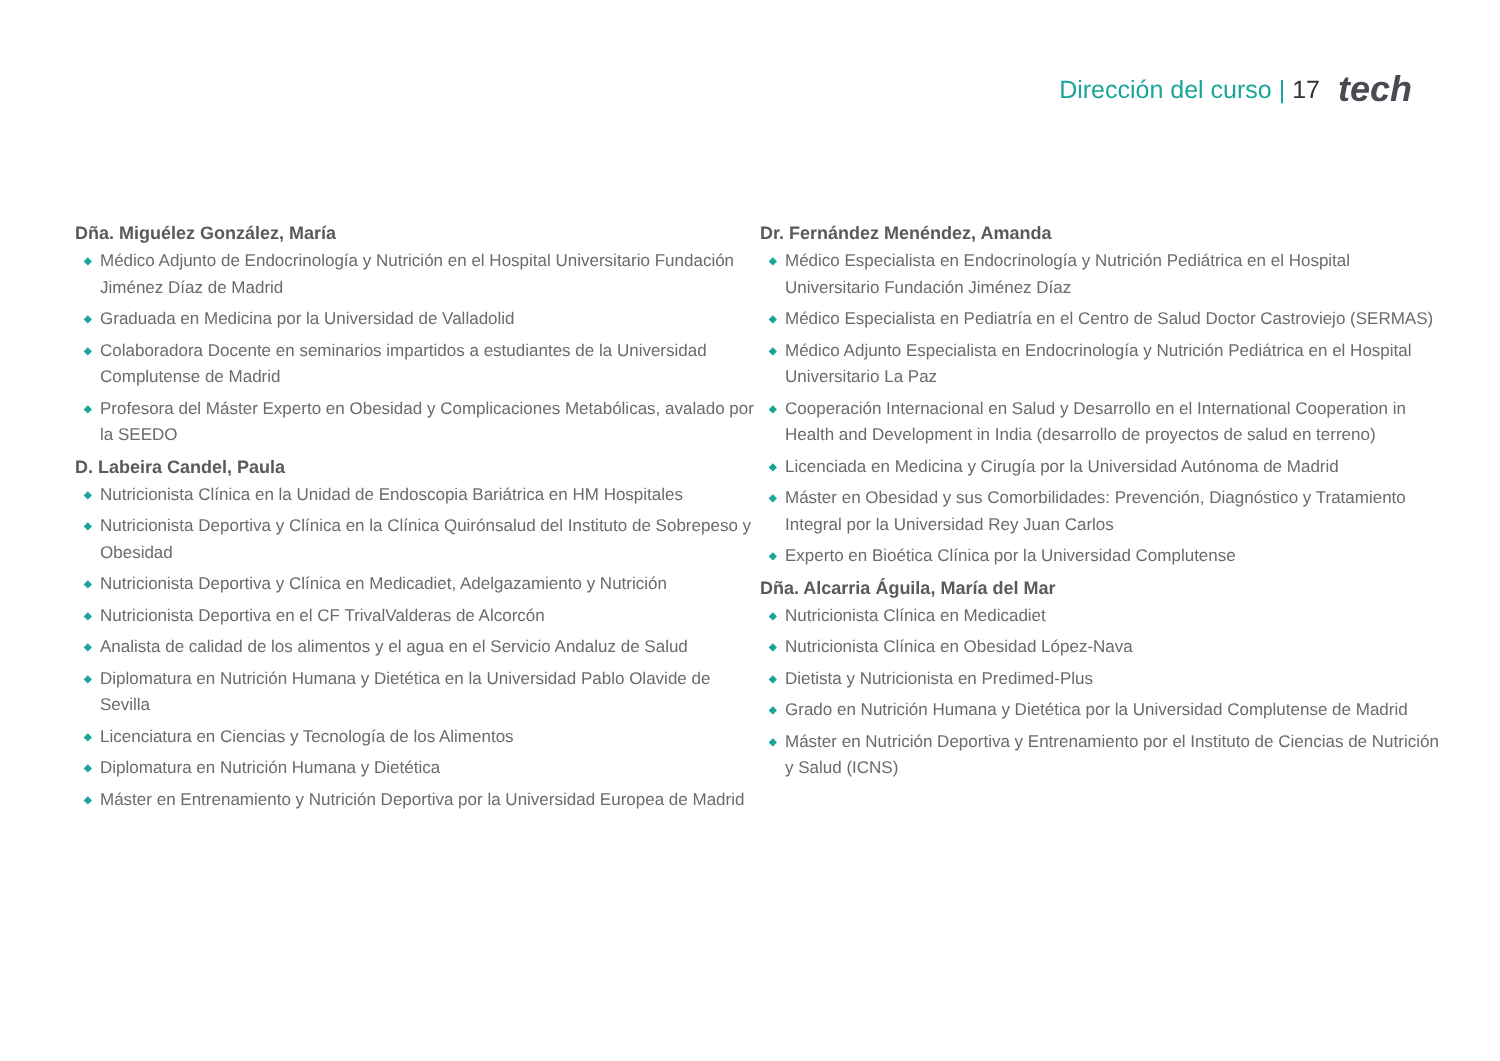Dirección del curso | 17 tech
Dña. Miguélez González, María
◆ Médico Adjunto de Endocrinología y Nutrición en el Hospital Universitario Fundación Jiménez Díaz de Madrid
◆ Graduada en Medicina por la Universidad de Valladolid
◆ Colaboradora Docente en seminarios impartidos a estudiantes de la Universidad Complutense de Madrid
◆ Profesora del Máster Experto en Obesidad y Complicaciones Metabólicas, avalado por la SEEDO
D. Labeira Candel, Paula
◆ Nutricionista Clínica en la Unidad de Endoscopia Bariátrica en HM Hospitales
◆ Nutricionista Deportiva y Clínica en la Clínica Quirónsalud del Instituto de Sobrepeso y Obesidad
◆ Nutricionista Deportiva y Clínica en Medicadiet, Adelgazamiento y Nutrición
◆ Nutricionista Deportiva en el CF TrivalValderas de Alcorcón
◆ Analista de calidad de los alimentos y el agua en el Servicio Andaluz de Salud
◆ Diplomatura en Nutrición Humana y Dietética en la Universidad Pablo Olavide de Sevilla
◆ Licenciatura en Ciencias y Tecnología de los Alimentos
◆ Diplomatura en Nutrición Humana y Dietética
◆ Máster en Entrenamiento y Nutrición Deportiva por la Universidad Europea de Madrid
Dr. Fernández Menéndez, Amanda
◆ Médico Especialista en Endocrinología y Nutrición Pediátrica en el Hospital Universitario Fundación Jiménez Díaz
◆ Médico Especialista en Pediatría en el Centro de Salud Doctor Castroviejo (SERMAS)
◆ Médico Adjunto Especialista en Endocrinología y Nutrición Pediátrica en el Hospital Universitario La Paz
◆ Cooperación Internacional en Salud y Desarrollo en el International Cooperation in Health and Development in India (desarrollo de proyectos de salud en terreno)
◆ Licenciada en Medicina y Cirugía por la Universidad Autónoma de Madrid
◆ Máster en Obesidad y sus Comorbilidades: Prevención, Diagnóstico y Tratamiento Integral por la Universidad Rey Juan Carlos
◆ Experto en Bioética Clínica por la Universidad Complutense
Dña. Alcarria Águila, María del Mar
◆ Nutricionista Clínica en Medicadiet
◆ Nutricionista Clínica en Obesidad López-Nava
◆ Dietista y Nutricionista en Predimed-Plus
◆ Grado en Nutrición Humana y Dietética por la Universidad Complutense de Madrid
◆ Máster en Nutrición Deportiva y Entrenamiento por el Instituto de Ciencias de Nutrición y Salud (ICNS)